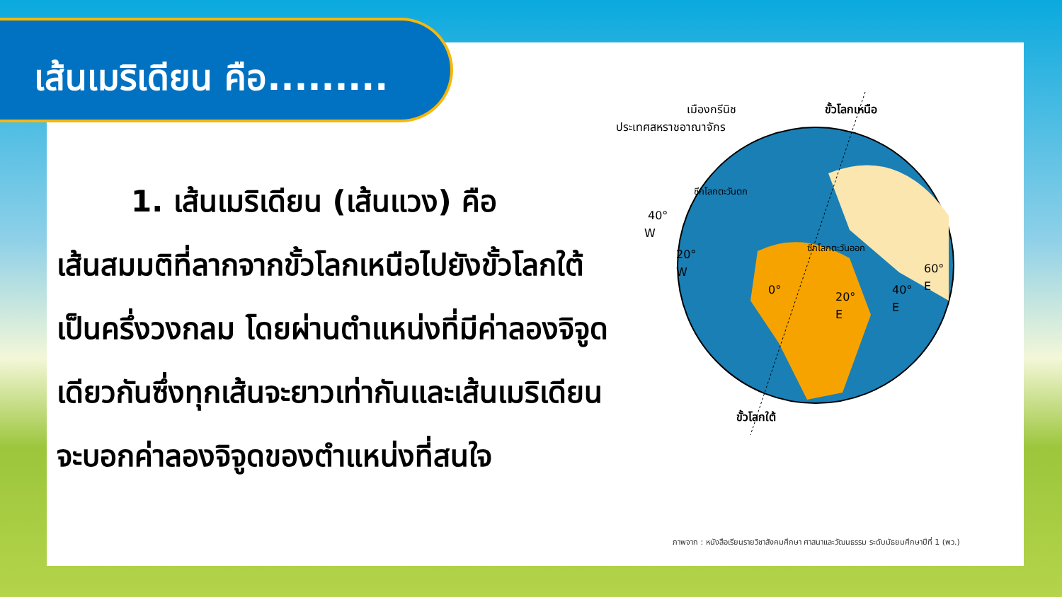เส้นเมริเดียน คือ.........
1. เส้นเมริเดียน (เส้นแวง) คือ
เส้นสมมติที่ลากจากขั้วโลกเหนือไปยังขั้วโลกใต้ เป็นครึ่งวงกลม โดยผ่านตำแหน่งที่มีค่าลองจิจูดเดียวกันซึ่งทุกเส้นจะยาวเท่ากันและเส้นเมริเดียนจะบอกค่าลองจิจูดของตำแหน่งที่สนใจ
เมืองกรีนิช
ประเทศสหราชอาณาจักร
ขั้วโลกเหนือ
40°
W
20°
W
0°
20°
E
40°
E
60°
E
ซีกโลกตะวันตก
ซีกโลกตะวันออก
ขั้วโลกใต้
ภาพจาก : หนังสือเรียนรายวิชาสังคมศึกษา ศาสนาและวัฒนธรรม ระดับมัธยมศึกษาปีที่ 1 (พว.)